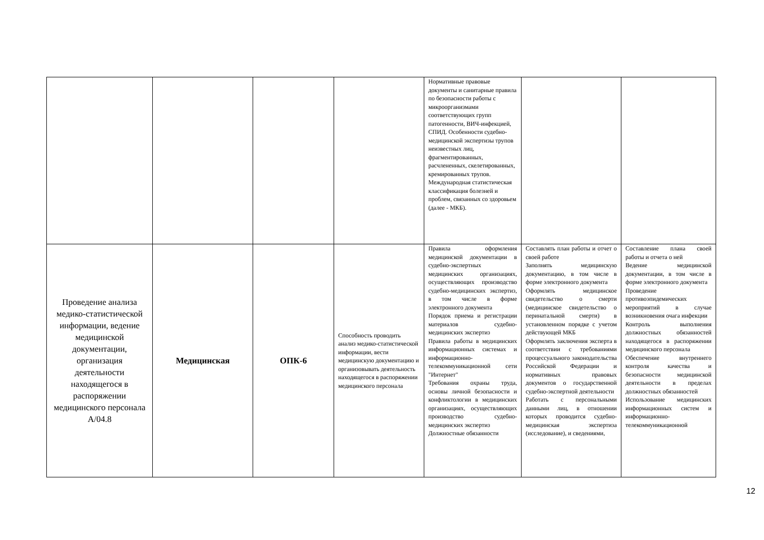| | | | | Нормативные правовые документы и санитарные правила по безопасности работы с микроорганизмами соответствующих групп патогенности, ВИЧ-инфекцией, СПИД. Особенности судебно-медицинской экспертизы трупов неизвестных лиц, фрагментированных, расчлененных, скелетированных, кремированных трупов. Международная статистическая классификация болезней и проблем, связанных со здоровьем (далее - МКБ). | | |
| Проведение анализа медико-статистической информации, ведение медицинской документации, организация деятельности находящегося в распоряжении медицинского персонала A/04.8 | Медицинская | ОПК-6 | Способность проводить анализ медико-статистической информации, вести медицинскую документацию и организовывать деятельность находящегося в распоряжении медицинского персонала | Правила оформления медицинской документации в судебно-экспертных медицинских организациях, осуществляющих производство судебно-медицинских экспертиз, в том числе в форме электронного документа Порядок приема и регистрации материалов судебно-медицинских экспертиз Правила работы в медицинских информационных системах и информационно-телекоммуникационной сети "Интернет" Требования охраны труда, основы личной безопасности и конфликтологии в медицинских организациях, осуществляющих производство судебно-медицинских экспертиз Должностные обязанности | Составлять план работы и отчет о своей работе Заполнять медицинскую документацию, в том числе в форме электронного документа Оформлять медицинское свидетельство о смерти (медицинское свидетельство о перинатальной смерти) в установленном порядке с учетом действующей МКБ Оформлять заключения эксперта в соответствии с требованиями процессуального законодательства Российской Федерации и нормативных правовых документов о государственной судебно-экспертной деятельности Работать с персональными данными лиц, в отношении которых проводится судебно-медицинская экспертиза (исследование), и сведениями, | Составление плана своей работы и отчета о ней Ведение медицинской документации, в том числе в форме электронного документа Проведение противоэпидемических мероприятий в случае возникновения очага инфекции Контроль выполнения должностных обязанностей находящегося в распоряжении медицинского персонала Обеспечение внутреннего контроля качества и безопасности медицинской деятельности в пределах должностных обязанностей Использование медицинских информационных систем и информационно-телекоммуникационной |
12